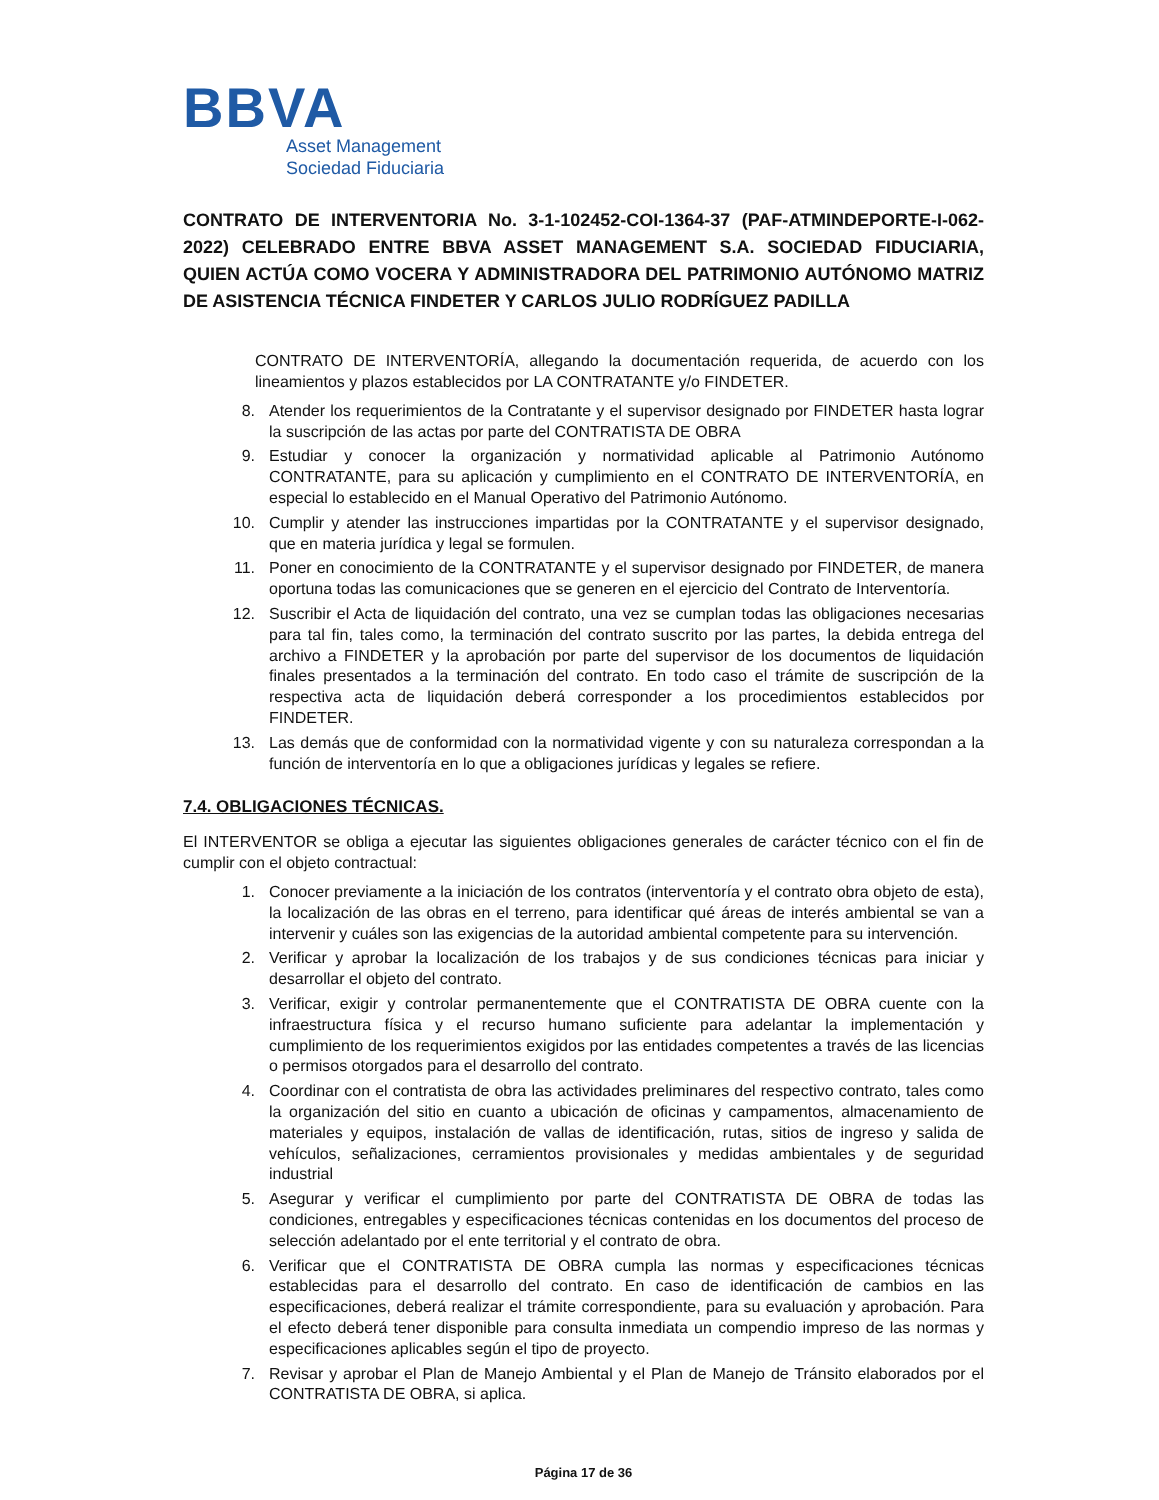BBVA
Asset Management
Sociedad Fiduciaria
CONTRATO DE INTERVENTORIA No. 3-1-102452-COI-1364-37 (PAF-ATMINDEPORTE-I-062-2022) CELEBRADO ENTRE BBVA ASSET MANAGEMENT S.A. SOCIEDAD FIDUCIARIA, QUIEN ACTÚA COMO VOCERA Y ADMINISTRADORA DEL PATRIMONIO AUTÓNOMO MATRIZ DE ASISTENCIA TÉCNICA FINDETER Y CARLOS JULIO RODRÍGUEZ PADILLA
CONTRATO DE INTERVENTORÍA, allegando la documentación requerida, de acuerdo con los lineamientos y plazos establecidos por LA CONTRATANTE y/o FINDETER.
8. Atender los requerimientos de la Contratante y el supervisor designado por FINDETER hasta lograr la suscripción de las actas por parte del CONTRATISTA DE OBRA
9. Estudiar y conocer la organización y normatividad aplicable al Patrimonio Autónomo CONTRATANTE, para su aplicación y cumplimiento en el CONTRATO DE INTERVENTORÍA, en especial lo establecido en el Manual Operativo del Patrimonio Autónomo.
10. Cumplir y atender las instrucciones impartidas por la CONTRATANTE y el supervisor designado, que en materia jurídica y legal se formulen.
11. Poner en conocimiento de la CONTRATANTE y el supervisor designado por FINDETER, de manera oportuna todas las comunicaciones que se generen en el ejercicio del Contrato de Interventoría.
12. Suscribir el Acta de liquidación del contrato, una vez se cumplan todas las obligaciones necesarias para tal fin, tales como, la terminación del contrato suscrito por las partes, la debida entrega del archivo a FINDETER y la aprobación por parte del supervisor de los documentos de liquidación finales presentados a la terminación del contrato. En todo caso el trámite de suscripción de la respectiva acta de liquidación deberá corresponder a los procedimientos establecidos por FINDETER.
13. Las demás que de conformidad con la normatividad vigente y con su naturaleza correspondan a la función de interventoría en lo que a obligaciones jurídicas y legales se refiere.
7.4. OBLIGACIONES TÉCNICAS.
El INTERVENTOR se obliga a ejecutar las siguientes obligaciones generales de carácter técnico con el fin de cumplir con el objeto contractual:
1. Conocer previamente a la iniciación de los contratos (interventoría y el contrato obra objeto de esta), la localización de las obras en el terreno, para identificar qué áreas de interés ambiental se van a intervenir y cuáles son las exigencias de la autoridad ambiental competente para su intervención.
2. Verificar y aprobar la localización de los trabajos y de sus condiciones técnicas para iniciar y desarrollar el objeto del contrato.
3. Verificar, exigir y controlar permanentemente que el CONTRATISTA DE OBRA cuente con la infraestructura física y el recurso humano suficiente para adelantar la implementación y cumplimiento de los requerimientos exigidos por las entidades competentes a través de las licencias o permisos otorgados para el desarrollo del contrato.
4. Coordinar con el contratista de obra las actividades preliminares del respectivo contrato, tales como la organización del sitio en cuanto a ubicación de oficinas y campamentos, almacenamiento de materiales y equipos, instalación de vallas de identificación, rutas, sitios de ingreso y salida de vehículos, señalizaciones, cerramientos provisionales y medidas ambientales y de seguridad industrial
5. Asegurar y verificar el cumplimiento por parte del CONTRATISTA DE OBRA de todas las condiciones, entregables y especificaciones técnicas contenidas en los documentos del proceso de selección adelantado por el ente territorial y el contrato de obra.
6. Verificar que el CONTRATISTA DE OBRA cumpla las normas y especificaciones técnicas establecidas para el desarrollo del contrato. En caso de identificación de cambios en las especificaciones, deberá realizar el trámite correspondiente, para su evaluación y aprobación. Para el efecto deberá tener disponible para consulta inmediata un compendio impreso de las normas y especificaciones aplicables según el tipo de proyecto.
7. Revisar y aprobar el Plan de Manejo Ambiental y el Plan de Manejo de Tránsito elaborados por el CONTRATISTA DE OBRA, si aplica.
Página 17 de 36